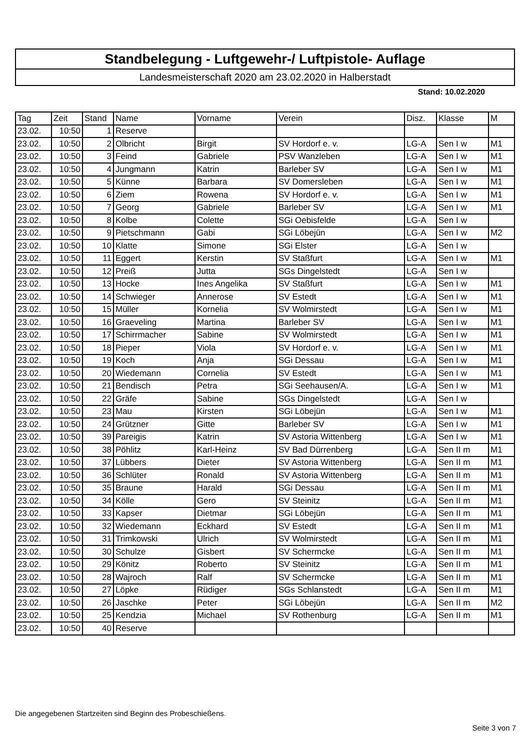Standbelegung - Luftgewehr-/ Luftpistole- Auflage
Landesmeisterschaft 2020 am 23.02.2020 in Halberstadt
Stand: 10.02.2020
| Tag | Zeit | Stand | Name | Vorname | Verein | Disz. | Klasse | M |
| --- | --- | --- | --- | --- | --- | --- | --- | --- |
| 23.02. | 10:50 | 1 | Reserve | | | | | |
| 23.02. | 10:50 | 2 | Olbricht | Birgit | SV Hordorf e. v. | LG-A | Sen I w | M1 |
| 23.02. | 10:50 | 3 | Feind | Gabriele | PSV Wanzleben | LG-A | Sen I w | M1 |
| 23.02. | 10:50 | 4 | Jungmann | Katrin | Barleber SV | LG-A | Sen I w | M1 |
| 23.02. | 10:50 | 5 | Künne | Barbara | SV Domersleben | LG-A | Sen I w | M1 |
| 23.02. | 10:50 | 6 | Ziem | Rowena | SV Hordorf e. v. | LG-A | Sen I w | M1 |
| 23.02. | 10:50 | 7 | Georg | Gabriele | Barleber SV | LG-A | Sen I w | M1 |
| 23.02. | 10:50 | 8 | Kolbe | Colette | SGi Oebisfelde | LG-A | Sen I w | |
| 23.02. | 10:50 | 9 | Pietschmann | Gabi | SGi Löbejün | LG-A | Sen I w | M2 |
| 23.02. | 10:50 | 10 | Klatte | Simone | SGi Elster | LG-A | Sen I w | |
| 23.02. | 10:50 | 11 | Eggert | Kerstin | SV Staßfurt | LG-A | Sen I w | M1 |
| 23.02. | 10:50 | 12 | Preiß | Jutta | SGs Dingelstedt | LG-A | Sen I w | |
| 23.02. | 10:50 | 13 | Hocke | Ines Angelika | SV Staßfurt | LG-A | Sen I w | M1 |
| 23.02. | 10:50 | 14 | Schwieger | Annerose | SV Estedt | LG-A | Sen I w | M1 |
| 23.02. | 10:50 | 15 | Müller | Kornelia | SV Wolmirstedt | LG-A | Sen I w | M1 |
| 23.02. | 10:50 | 16 | Graeveling | Martina | Barleber SV | LG-A | Sen I w | M1 |
| 23.02. | 10:50 | 17 | Schirrmacher | Sabine | SV Wolmirstedt | LG-A | Sen I w | M1 |
| 23.02. | 10:50 | 18 | Pieper | Viola | SV Hordorf e. v. | LG-A | Sen I w | M1 |
| 23.02. | 10:50 | 19 | Koch | Anja | SGi Dessau | LG-A | Sen I w | M1 |
| 23.02. | 10:50 | 20 | Wiedemann | Cornelia | SV Estedt | LG-A | Sen I w | M1 |
| 23.02. | 10:50 | 21 | Bendisch | Petra | SGi Seehausen/A. | LG-A | Sen I w | M1 |
| 23.02. | 10:50 | 22 | Gräfe | Sabine | SGs Dingelstedt | LG-A | Sen I w | |
| 23.02. | 10:50 | 23 | Mau | Kirsten | SGi Löbejün | LG-A | Sen I w | M1 |
| 23.02. | 10:50 | 24 | Grützner | Gitte | Barleber SV | LG-A | Sen I w | M1 |
| 23.02. | 10:50 | 39 | Pareigis | Katrin | SV Astoria Wittenberg | LG-A | Sen I w | M1 |
| 23.02. | 10:50 | 38 | Pöhlitz | Karl-Heinz | SV Bad Dürrenberg | LG-A | Sen II m | M1 |
| 23.02. | 10:50 | 37 | Lübbers | Dieter | SV Astoria Wittenberg | LG-A | Sen II m | M1 |
| 23.02. | 10:50 | 36 | Schlüter | Ronald | SV Astoria Wittenberg | LG-A | Sen II m | M1 |
| 23.02. | 10:50 | 35 | Braune | Harald | SGi Dessau | LG-A | Sen II m | M1 |
| 23.02. | 10:50 | 34 | Kölle | Gero | SV Steinitz | LG-A | Sen II m | M1 |
| 23.02. | 10:50 | 33 | Kapser | Dietmar | SGi Löbejün | LG-A | Sen II m | M1 |
| 23.02. | 10:50 | 32 | Wiedemann | Eckhard | SV Estedt | LG-A | Sen II m | M1 |
| 23.02. | 10:50 | 31 | Trimkowski | Ulrich | SV Wolmirstedt | LG-A | Sen II m | M1 |
| 23.02. | 10:50 | 30 | Schulze | Gisbert | SV Schermcke | LG-A | Sen II m | M1 |
| 23.02. | 10:50 | 29 | Könitz | Roberto | SV Steinitz | LG-A | Sen II m | M1 |
| 23.02. | 10:50 | 28 | Wajroch | Ralf | SV Schermcke | LG-A | Sen II m | M1 |
| 23.02. | 10:50 | 27 | Löpke | Rüdiger | SGs Schlanstedt | LG-A | Sen II m | M1 |
| 23.02. | 10:50 | 26 | Jaschke | Peter | SGi Löbejün | LG-A | Sen II m | M2 |
| 23.02. | 10:50 | 25 | Kendzia | Michael | SV Rothenburg | LG-A | Sen II m | M1 |
| 23.02. | 10:50 | 40 | Reserve | | | | | |
Die angegebenen Startzeiten sind Beginn des Probeschießens.
Seite 3 von 7